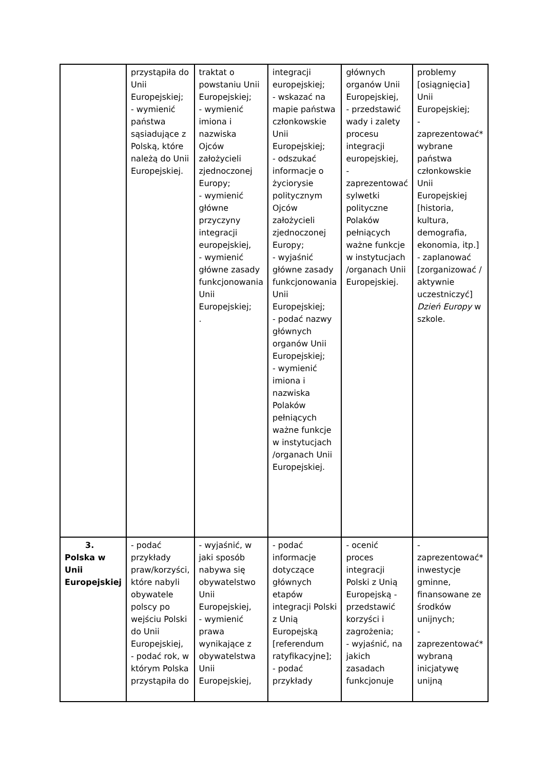| | przystąpiła do Unii Europejskiej; - wymienić państwa sąsiadujące z Polską, które należą do Unii Europejskiej. | traktat o powstaniu Unii Europejskiej; - wymienić imiona i nazwiska Ojców założycieli zjednoczonej Europy; - wymienić główne przyczyny integracji europejskiej, - wymienić główne zasady funkcjonowania Unii Europejskiej; . | integracji europejskiej; - wskazać na mapie państwa członkowskie Unii Europejskiej; - odszukać informacje o życiorysie politycznym Ojców założycieli zjednoczonej Europy; - wyjaśnić główne zasady funkcjonowania Unii Europejskiej; - podać nazwy głównych organów Unii Europejskiej; - wymienić imiona i nazwiska Polaków pełniących ważne funkcje w instytucjach /organach Unii Europejskiej. | głównych organów Unii Europejskiej, - przedstawić wady i zalety procesu integracji europejskiej, - zaprezentować sylwetki polityczne Polaków pełniących ważne funkcje w instytucjach /organach Unii Europejskiej. | problemy [osiągnięcia] Unii Europejskiej; - zaprezentować* wybrane państwa członkowskie Unii Europejskiej [historia, kultura, demografia, ekonomia, itp.] - zaplanować [zorganizować / aktywnie uczestniczyć] Dzień Europy w szkole. |
| 3. Polska w Unii Europejskiej | - podać przykłady praw/korzyści, które nabyli obywatele polscy po wejściu Polski do Unii Europejskiej, - podać rok, w którym Polska przystąpiła do | - wyjaśnić, w jaki sposób nabywa się obywatelstwo Unii Europejskiej, - wymienić prawa wynikające z obywatelstwa Unii Europejskiej, | - podać informacje dotyczące głównych etapów integracji Polski z Unią Europejską [referendum ratyfikacyjne]; - podać przykłady | - ocenić proces integracji Polski z Unią Europejską - przedstawić korzyści i zagrożenia; - wyjaśnić, na jakich zasadach funkcjonuje | - zaprezentować* inwestycje gminne, finansowane ze środków unijnych; - zaprezentować* wybraną inicjatywę unijną |